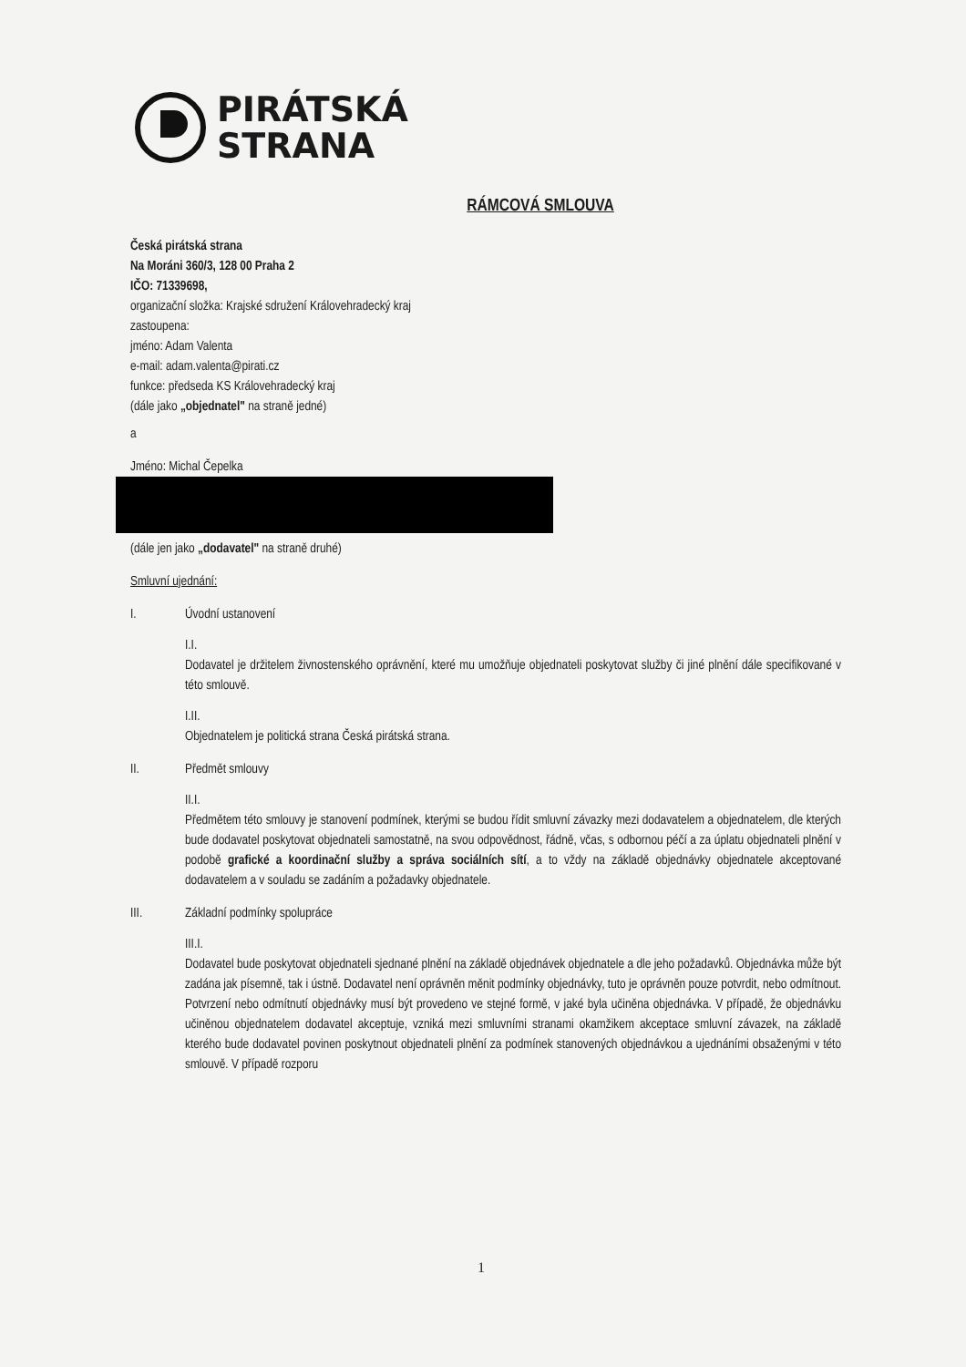PIRÁTSKÁ
STRANA
RÁMCOVÁ SMLOUVA
Česká pirátská strana
Na Moráni 360/3, 128 00 Praha 2
IČO: 71339698,
organizační složka: Krajské sdružení Královehradecký kraj
zastoupena:
jméno: Adam Valenta
e-mail: adam.valenta@pirati.cz
funkce: předseda KS Královehradecký kraj
(dále jako „objednatel" na straně jedné)
a
Jméno: Michal Čepelka
(dále jen jako „dodavatel" na straně druhé)
Smluvní ujednání:
I. Úvodní ustanovení
I.I.
Dodavatel je držitelem živnostenského oprávnění, které mu umožňuje objednateli poskytovat služby či jiné plnění dále specifikované v této smlouvě.
I.II.
Objednatelem je politická strana Česká pirátská strana.
II. Předmět smlouvy
II.I.
Předmětem této smlouvy je stanovení podmínek, kterými se budou řídit smluvní závazky mezi dodavatelem a objednatelem, dle kterých bude dodavatel poskytovat objednateli samostatně, na svou odpovědnost, řádně, včas, s odbornou péčí a za úplatu objednateli plnění v podobě grafické a koordinační služby a správa sociálních sítí, a to vždy na základě objednávky objednatele akceptované dodavatelem a v souladu se zadáním a požadavky objednatele.
III. Základní podmínky spolupráce
III.I.
Dodavatel bude poskytovat objednateli sjednané plnění na základě objednávek objednatele a dle jeho požadavků. Objednávka může být zadána jak písemně, tak i ústně. Dodavatel není oprávněn měnit podmínky objednávky, tuto je oprávněn pouze potvrdit, nebo odmítnout. Potvrzení nebo odmítnutí objednávky musí být provedeno ve stejné formě, v jaké byla učiněna objednávka. V případě, že objednávku učiněnou objednatelem dodavatel akceptuje, vzniká mezi smluvními stranami okamžikem akceptace smluvní závazek, na základě kterého bude dodavatel povinen poskytnout objednateli plnění za podmínek stanovených objednávkou a ujednáními obsaženými v této smlouvě. V případě rozporu
1